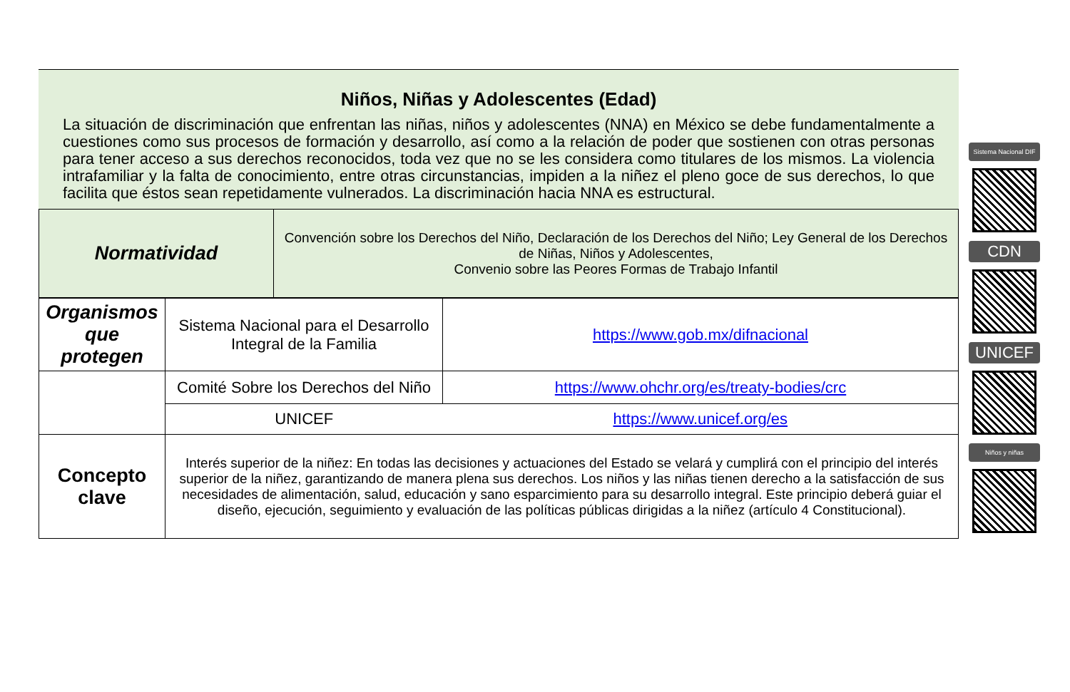Niños, Niñas y Adolescentes (Edad)
La situación de discriminación que enfrentan las niñas, niños y adolescentes (NNA) en México se debe fundamentalmente a cuestiones como sus procesos de formación y desarrollo, así como a la relación de poder que sostienen con otras personas para tener acceso a sus derechos reconocidos, toda vez que no se les considera como titulares de los mismos. La violencia intrafamiliar y la falta de conocimiento, entre otras circunstancias, impiden a la niñez el pleno goce de sus derechos, lo que facilita que éstos sean repetidamente vulnerados. La discriminación hacia NNA es estructural.
| Normatividad | Convención sobre los Derechos del Niño, Declaración de los Derechos del Niño; Ley General de los Derechos de Niñas, Niños y Adolescentes, Convenio sobre las Peores Formas de Trabajo Infantil |
| Organismos que protegen | Sistema Nacional para el Desarrollo Integral de la Familia | https://www.gob.mx/difnacional |
| | Comité Sobre los Derechos del Niño | https://www.ohchr.org/es/treaty-bodies/crc |
| | UNICEF | https://www.unicef.org/es |
| Concepto clave | Interés superior de la niñez: En todas las decisiones y actuaciones del Estado se velará y cumplirá con el principio del interés superior de la niñez, garantizando de manera plena sus derechos. Los niños y las niñas tienen derecho a la satisfacción de sus necesidades de alimentación, salud, educación y sano esparcimiento para su desarrollo integral. Este principio deberá guiar el diseño, ejecución, seguimiento y evaluación de las políticas públicas dirigidas a la niñez (artículo 4 Constitucional). | |
Sistema Nacional DIF
CDN
UNICEF
Niños y niñas